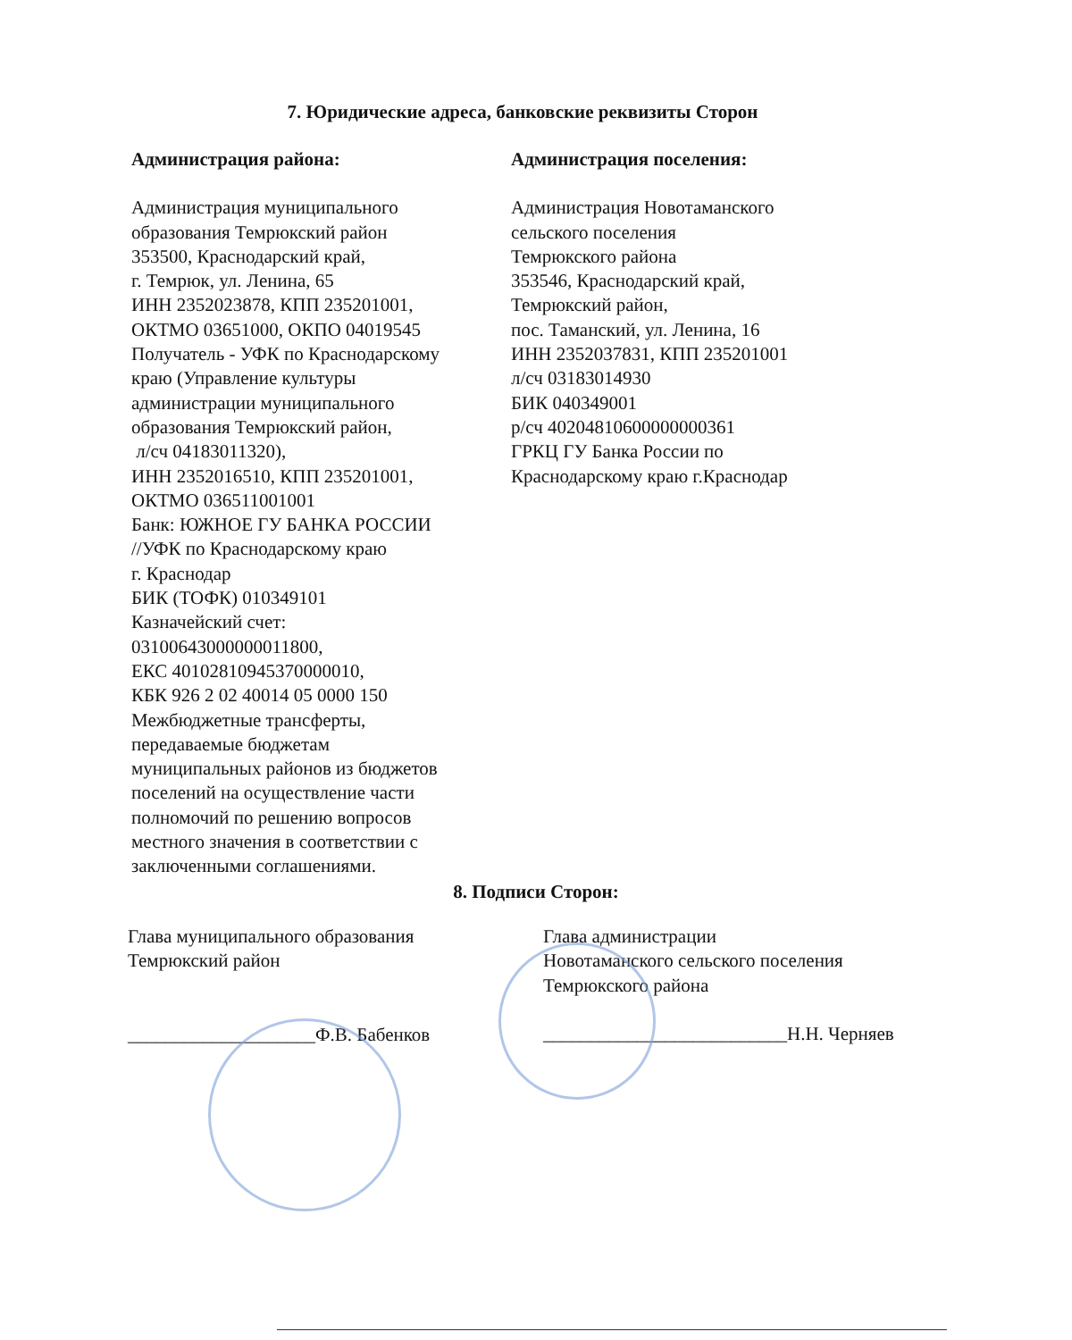7. Юридические адреса, банковские реквизиты Сторон
Администрация района:
Администрация муниципального
образования Темрюкский район
353500, Краснодарский край,
г. Темрюк, ул. Ленина, 65
ИНН 2352023878, КПП 235201001,
ОКТМО 03651000, ОКПО 04019545
Получатель - УФК по Краснодарскому
краю (Управление культуры
администрации муниципального
образования Темрюкский район,
л/сч 04183011320),
ИНН 2352016510, КПП 235201001,
ОКТМО 036511001001
Банк: ЮЖНОЕ ГУ БАНКА РОССИИ
//УФК по Краснодарскому краю
г. Краснодар
БИК (ТОФК) 010349101
Казначейский счет:
03100643000000011800,
ЕКС 40102810945370000010,
КБК 926 2 02 40014 05 0000 150
Межбюджетные трансферты,
передаваемые бюджетам
муниципальных районов из бюджетов
поселений на осуществление части
полномочий по решению вопросов
местного значения в соответствии с
заключенными соглашениями.
Администрация поселения:
Администрация Новотаманского
сельского поселения
Темрюкского района
353546, Краснодарский край,
Темрюкский район,
пос. Таманский, ул. Ленина, 16
ИНН 2352037831, КПП 235201001
л/сч 03183014930
БИК 040349001
р/сч 40204810600000000361
ГРКЦ ГУ Банка России по
Краснодарскому краю г.Краснодар
8. Подписи Сторон:
Глава муниципального образования
Темрюкский район
____________________Ф.В. Бабенков
Глава администрации
Новотаманского сельского поселения
Темрюкского района
__________________________Н.Н. Черняев